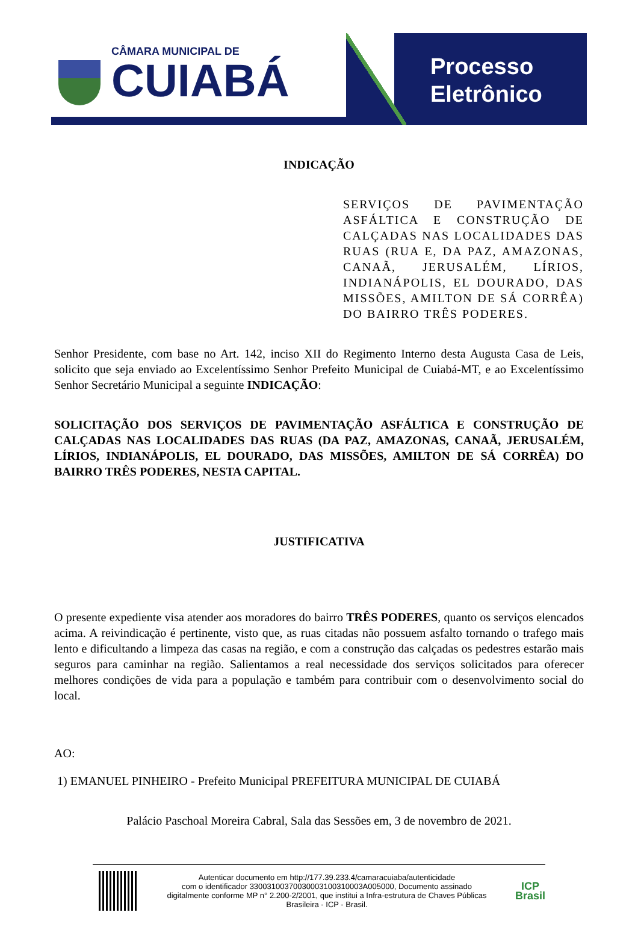CÂMARA MUNICIPAL DE
CUIABÁ
Processo
Eletrônico
INDICAÇÃO
SERVIÇOS DE PAVIMENTAÇÃO ASFÁLTICA E CONSTRUÇÃO DE CALÇADAS NAS LOCALIDADES DAS RUAS (RUA E, DA PAZ, AMAZONAS, CANAÃ, JERUSALÉM, LÍRIOS, INDIANÁPOLIS, EL DOURADO, DAS MISSÕES, AMILTON DE SÁ CORRÊA) DO BAIRRO TRÊS PODERES.
Senhor Presidente, com base no Art. 142, inciso XII do Regimento Interno desta Augusta Casa de Leis, solicito que seja enviado ao Excelentíssimo Senhor Prefeito Municipal de Cuiabá-MT, e ao Excelentíssimo Senhor Secretário Municipal a seguinte INDICAÇÃO:
SOLICITAÇÃO DOS SERVIÇOS DE PAVIMENTAÇÃO ASFÁLTICA E CONSTRUÇÃO DE CALÇADAS NAS LOCALIDADES DAS RUAS (DA PAZ, AMAZONAS, CANAÃ, JERUSALÉM, LÍRIOS, INDIANÁPOLIS, EL DOURADO, DAS MISSÕES, AMILTON DE SÁ CORRÊA) DO BAIRRO TRÊS PODERES, NESTA CAPITAL.
JUSTIFICATIVA
O presente expediente visa atender aos moradores do bairro TRÊS PODERES, quanto os serviços elencados acima. A reivindicação é pertinente, visto que, as ruas citadas não possuem asfalto tornando o trafego mais lento e dificultando a limpeza das casas na região, e com a construção das calçadas os pedestres estarão mais seguros para caminhar na região. Salientamos a real necessidade dos serviços solicitados para oferecer melhores condições de vida para a população e também para contribuir com o desenvolvimento social do local.
AO:
1) EMANUEL PINHEIRO - Prefeito Municipal PREFEITURA MUNICIPAL DE CUIABÁ
Palácio Paschoal Moreira Cabral, Sala das Sessões em, 3 de novembro de 2021.
Autenticar documento em http://177.39.233.4/camaracuiaba/autenticidade
com o identificador 33003100370030003100310003A005000, Documento assinado digitalmente conforme MP n° 2.200-2/2001, que institui a Infra-estrutura de Chaves Públicas Brasileira - ICP - Brasil.
ICP
Brasil